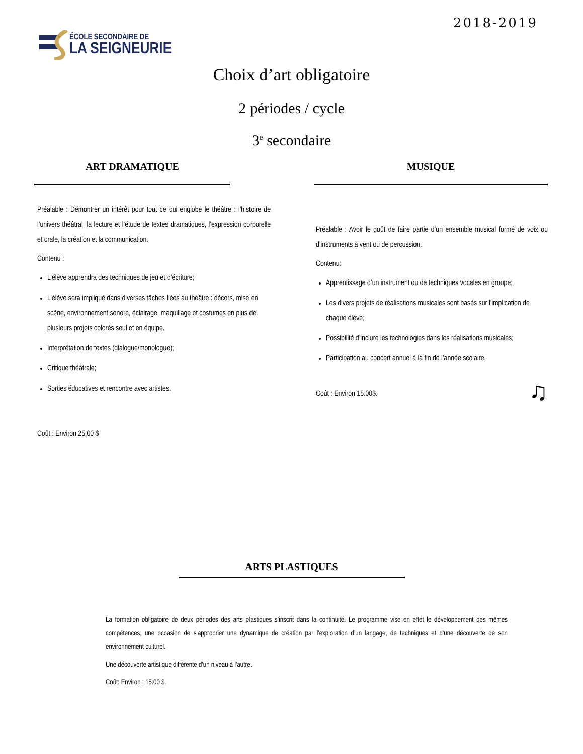2018-2019
ÉCOLE SECONDAIRE DE
LA SEIGNEURIE
Choix d’art obligatoire
2 périodes / cycle
3<sup>e</sup> secondaire
ART DRAMATIQUE
Préalable : Démontrer un intérêt pour tout ce qui englobe le théâtre : l’histoire de l’univers théâtral, la lecture et l’étude de textes dramatiques, l’expression corporelle et orale, la création et la communication.
Contenu :
L’élève apprendra des techniques de jeu et d’écriture;
L’élève sera impliqué dans diverses tâches liées au théâtre : décors, mise en scène, environnement sonore, éclairage, maquillage et costumes en plus de plusieurs projets colorés seul et en équipe.
Interprétation de textes (dialogue/monologue);
Critique théâtrale;
Sorties éducatives et rencontre avec artistes.
Coût : Environ 25,00 $
MUSIQUE
Préalable : Avoir le goût de faire partie d’un ensemble musical formé de voix ou d’instruments à vent ou de percussion.
Contenu:
Apprentissage d’un instrument ou de techniques vocales en groupe;
Les divers projets de réalisations musicales sont basés sur l’implication de chaque élève;
Possibilité d’inclure les technologies dans les réalisations musicales;
Participation au concert annuel à la fin de l’année scolaire.
Coût : Environ 15.00$. ♫
ARTS PLASTIQUES
La formation obligatoire de deux périodes des arts plastiques s’inscrit dans la continuité. Le programme vise en effet le développement des mêmes compétences, une occasion de s’approprier une dynamique de création par l’exploration d’un langage, de techniques et d’une découverte de son environnement culturel.
Une découverte artistique différente d’un niveau à l’autre.
Coût: Environ : 15.00 $.